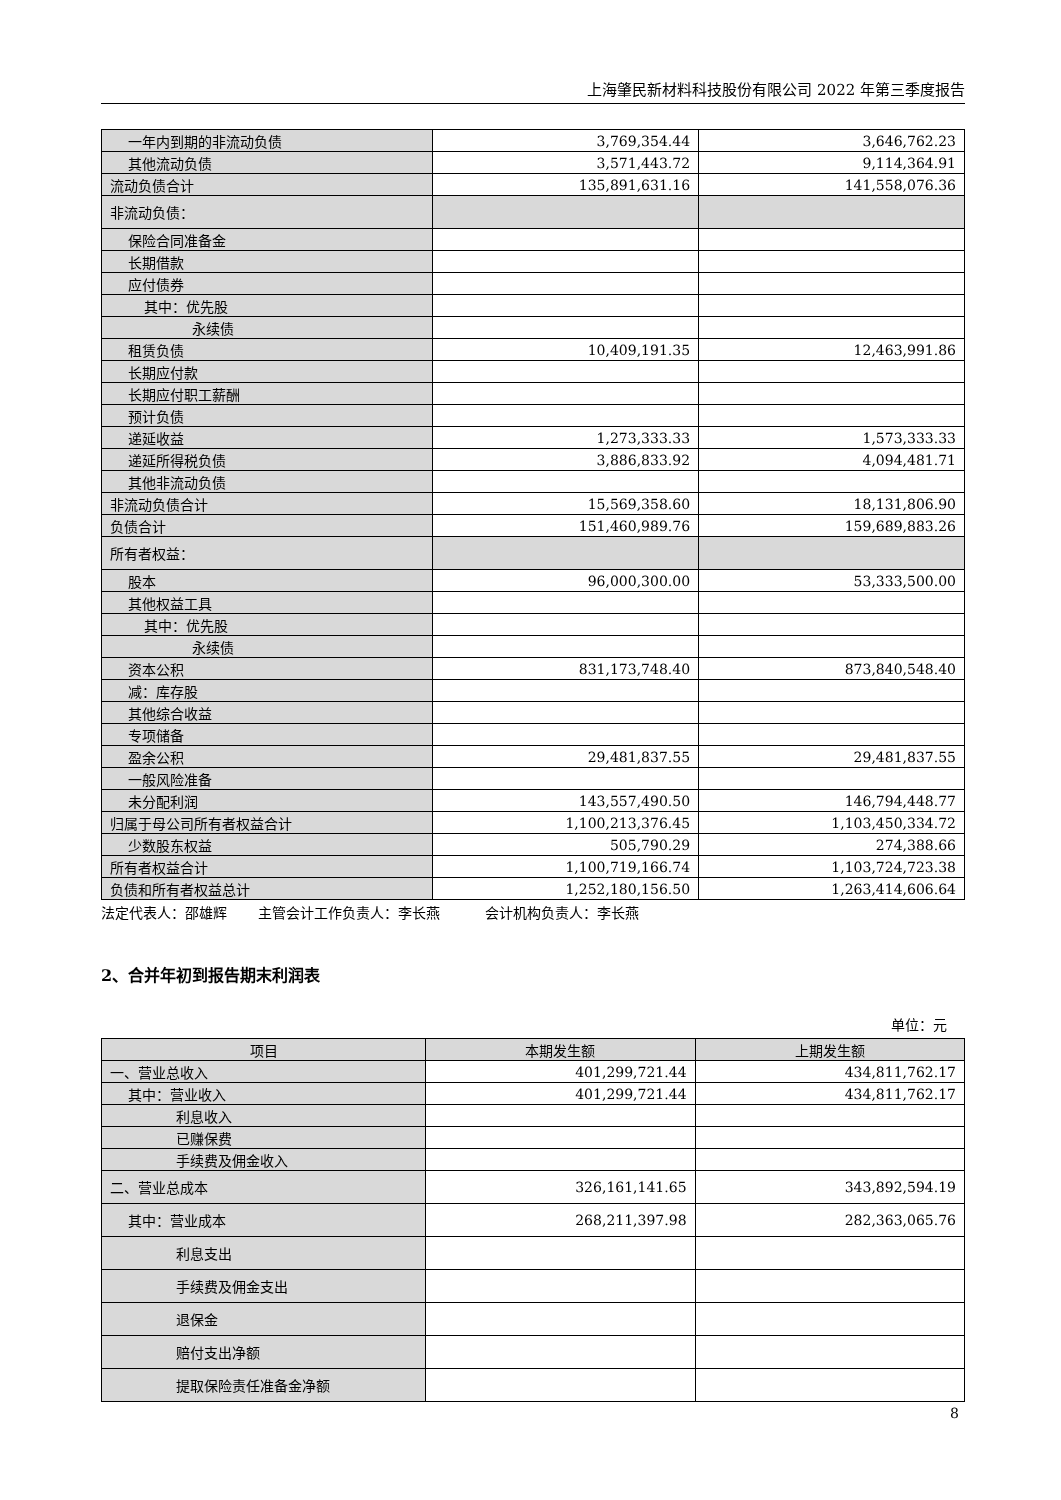上海肇民新材料科技股份有限公司 2022 年第三季度报告
| 一年内到期的非流动负债 | 3,769,354.44 | 3,646,762.23 |
| 其他流动负债 | 3,571,443.72 | 9,114,364.91 |
| 流动负债合计 | 135,891,631.16 | 141,558,076.36 |
| 非流动负债： | | |
| 保险合同准备金 | | |
| 长期借款 | | |
| 应付债券 | | |
| 其中：优先股 | | |
| 永续债 | | |
| 租赁负债 | 10,409,191.35 | 12,463,991.86 |
| 长期应付款 | | |
| 长期应付职工薪酬 | | |
| 预计负债 | | |
| 递延收益 | 1,273,333.33 | 1,573,333.33 |
| 递延所得税负债 | 3,886,833.92 | 4,094,481.71 |
| 其他非流动负债 | | |
| 非流动负债合计 | 15,569,358.60 | 18,131,806.90 |
| 负债合计 | 151,460,989.76 | 159,689,883.26 |
| 所有者权益： | | |
| 股本 | 96,000,300.00 | 53,333,500.00 |
| 其他权益工具 | | |
| 其中：优先股 | | |
| 永续债 | | |
| 资本公积 | 831,173,748.40 | 873,840,548.40 |
| 减：库存股 | | |
| 其他综合收益 | | |
| 专项储备 | | |
| 盈余公积 | 29,481,837.55 | 29,481,837.55 |
| 一般风险准备 | | |
| 未分配利润 | 143,557,490.50 | 146,794,448.77 |
| 归属于母公司所有者权益合计 | 1,100,213,376.45 | 1,103,450,334.72 |
| 少数股东权益 | 505,790.29 | 274,388.66 |
| 所有者权益合计 | 1,100,719,166.74 | 1,103,724,723.38 |
| 负债和所有者权益总计 | 1,252,180,156.50 | 1,263,414,606.64 |
法定代表人：邵雄辉 主管会计工作负责人：李长燕 会计机构负责人：李长燕
2、合并年初到报告期末利润表
单位：元
| 项目 | 本期发生额 | 上期发生额 |
| --- | --- | --- |
| 一、营业总收入 | 401,299,721.44 | 434,811,762.17 |
| 其中：营业收入 | 401,299,721.44 | 434,811,762.17 |
| 利息收入 | | |
| 已赚保费 | | |
| 手续费及佣金收入 | | |
| 二、营业总成本 | 326,161,141.65 | 343,892,594.19 |
| 其中：营业成本 | 268,211,397.98 | 282,363,065.76 |
| 利息支出 | | |
| 手续费及佣金支出 | | |
| 退保金 | | |
| 赔付支出净额 | | |
| 提取保险责任准备金净额 | | |
8